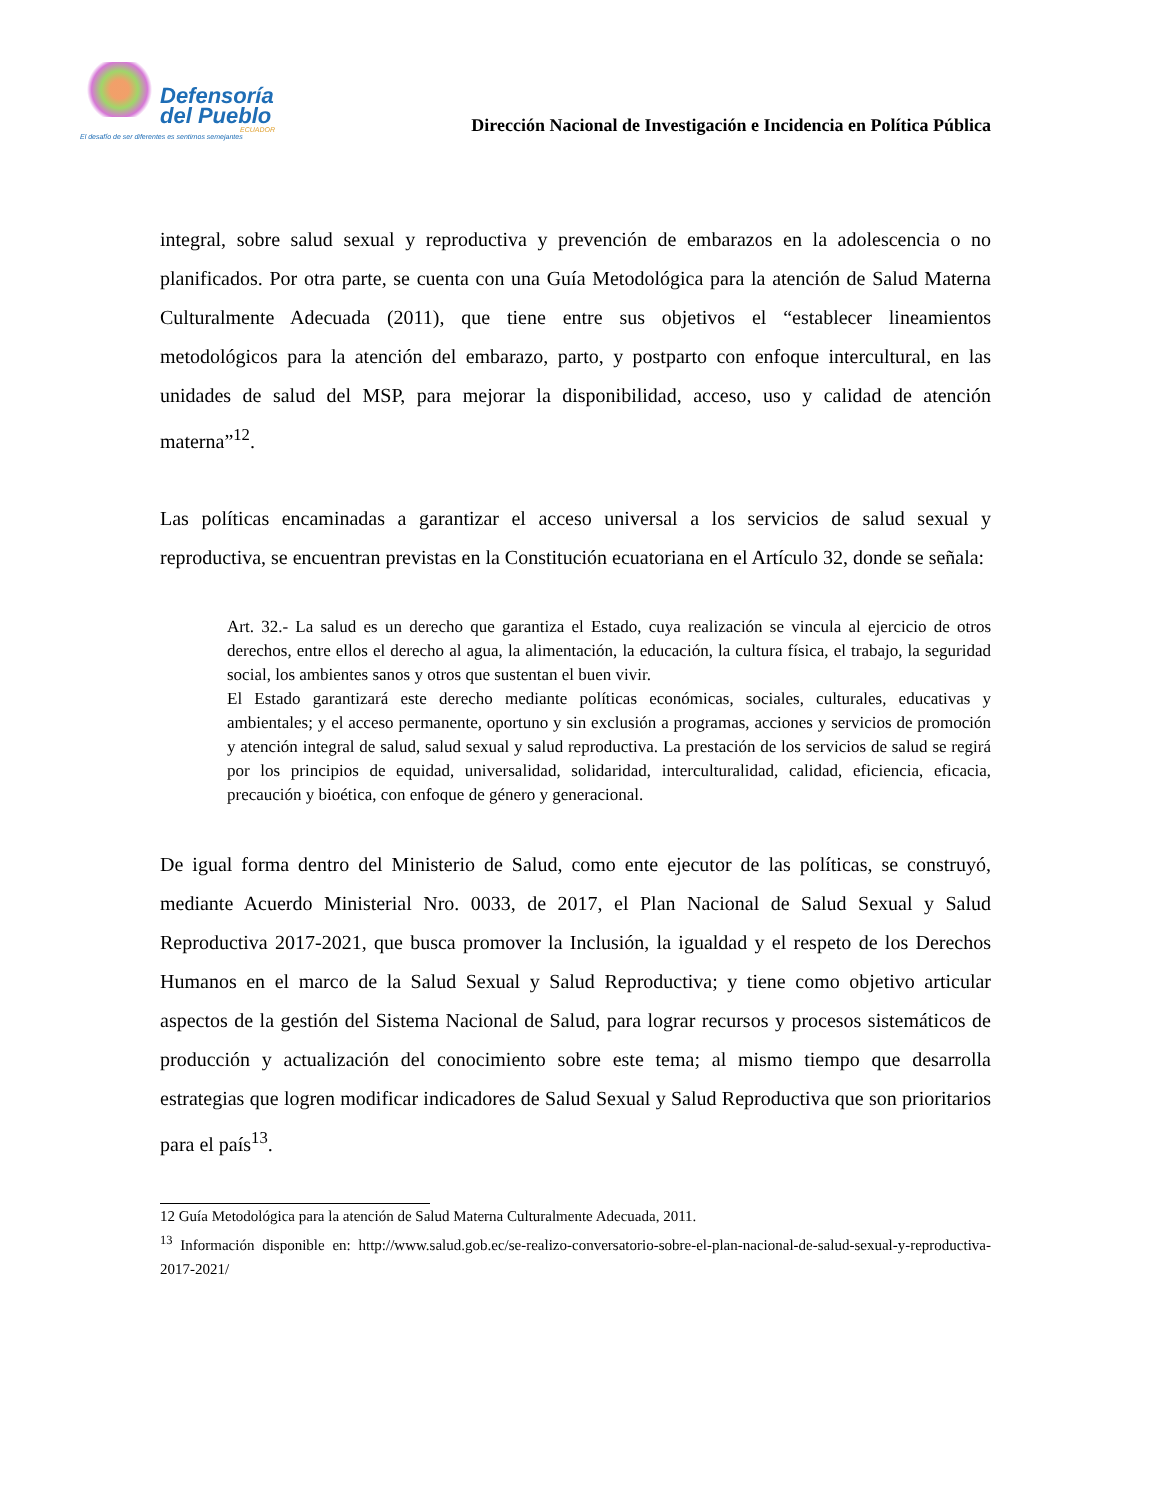Defensoría
del Pueblo
ECUADOR
El desafío de ser diferentes es sentirnos semejantes
Dirección Nacional de Investigación e Incidencia en Política Pública
integral, sobre salud sexual y reproductiva y prevención de embarazos en la adolescencia o no planificados. Por otra parte, se cuenta con una Guía Metodológica para la atención de Salud Materna Culturalmente Adecuada (2011), que tiene entre sus objetivos el “establecer lineamientos metodológicos para la atención del embarazo, parto, y postparto con enfoque intercultural, en las unidades de salud del MSP, para mejorar la disponibilidad, acceso, uso y calidad de atención materna”<sup>12</sup>.
Las políticas encaminadas a garantizar el acceso universal a los servicios de salud sexual y reproductiva, se encuentran previstas en la Constitución ecuatoriana en el Artículo 32, donde se señala:
Art. 32.- La salud es un derecho que garantiza el Estado, cuya realización se vincula al ejercicio de otros derechos, entre ellos el derecho al agua, la alimentación, la educación, la cultura física, el trabajo, la seguridad social, los ambientes sanos y otros que sustentan el buen vivir.
El Estado garantizará este derecho mediante políticas económicas, sociales, culturales, educativas y ambientales; y el acceso permanente, oportuno y sin exclusión a programas, acciones y servicios de promoción y atención integral de salud, salud sexual y salud reproductiva. La prestación de los servicios de salud se regirá por los principios de equidad, universalidad, solidaridad, interculturalidad, calidad, eficiencia, eficacia, precaución y bioética, con enfoque de género y generacional.
De igual forma dentro del Ministerio de Salud, como ente ejecutor de las políticas, se construyó, mediante Acuerdo Ministerial Nro. 0033, de 2017, el Plan Nacional de Salud Sexual y Salud Reproductiva 2017-2021, que busca promover la Inclusión, la igualdad y el respeto de los Derechos Humanos en el marco de la Salud Sexual y Salud Reproductiva; y tiene como objetivo articular aspectos de la gestión del Sistema Nacional de Salud, para lograr recursos y procesos sistemáticos de producción y actualización del conocimiento sobre este tema; al mismo tiempo que desarrolla estrategias que logren modificar indicadores de Salud Sexual y Salud Reproductiva que son prioritarios para el país<sup>13</sup>.
12 Guía Metodológica para la atención de Salud Materna Culturalmente Adecuada, 2011.
<sup>13</sup> Información disponible en: http://www.salud.gob.ec/se-realizo-conversatorio-sobre-el-plan-nacional-de-salud-sexual-y-reproductiva-2017-2021/